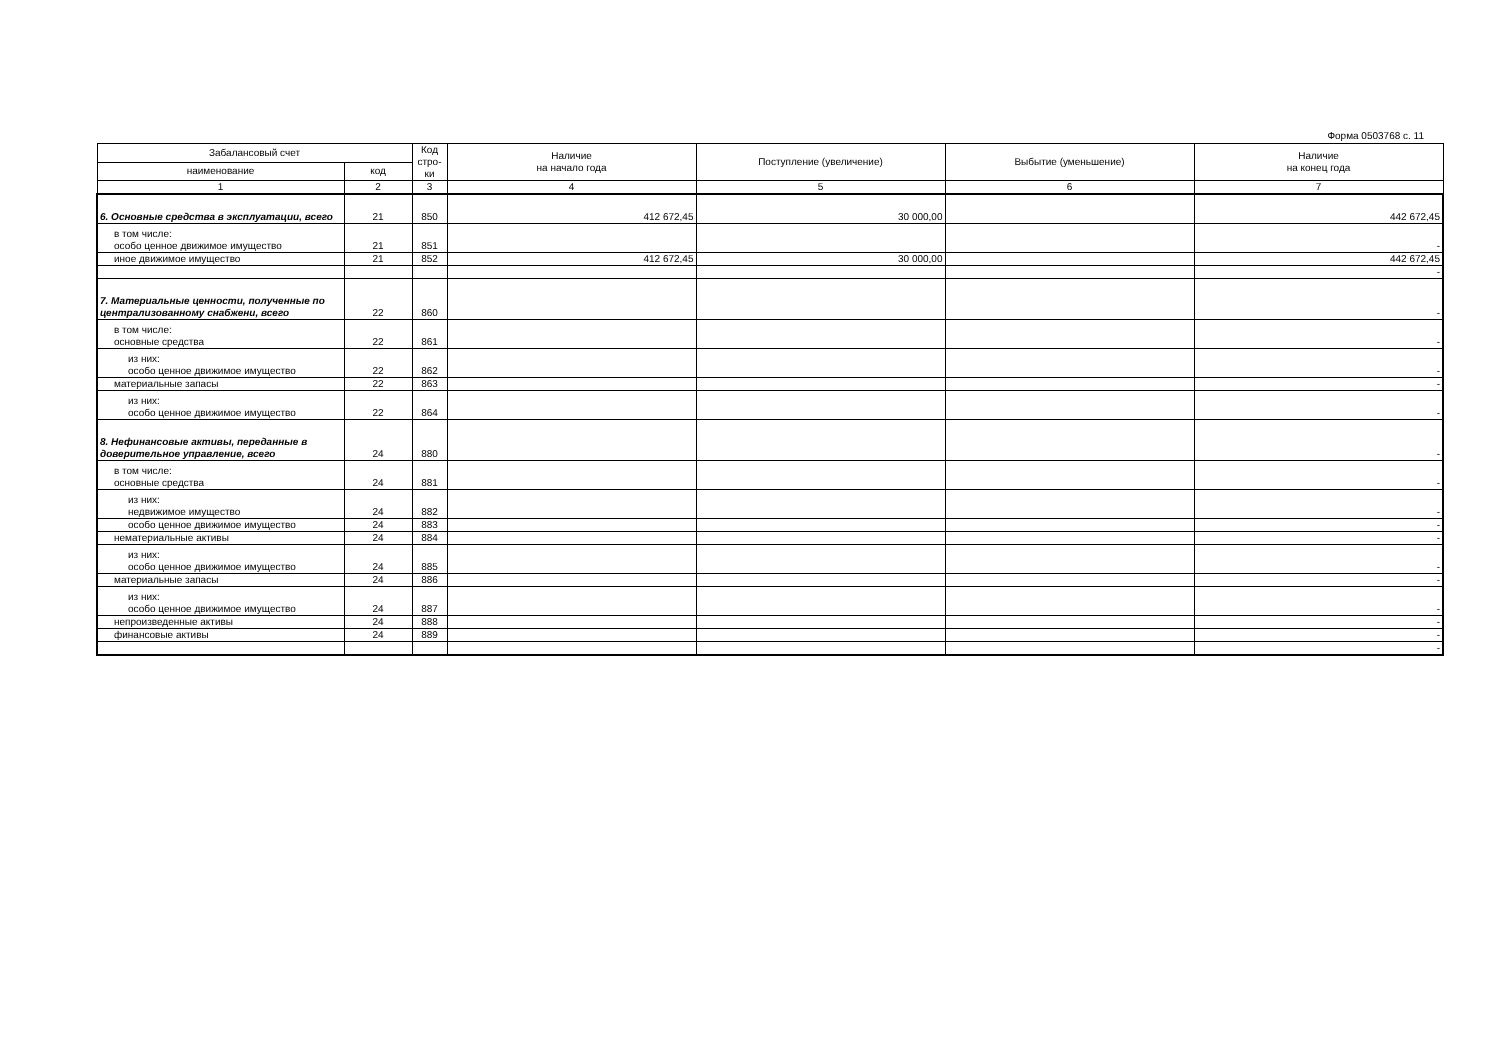Форма 0503768 с. 11
| Забалансовый счет | | Код стро-ки | Наличие на начало года | Поступление (увеличение) | Выбытие (уменьшение) | Наличие на конец года |
| --- | --- | --- | --- | --- | --- | --- |
| наименование | код | | | | | |
| 1 | 2 | 3 | 4 | 5 | 6 | 7 |
| 6. Основные средства в эксплуатации, всего | 21 | 850 | 412 672,45 | 30 000,00 | | 442 672,45 |
| в том числе: особо ценное движимое имущество | 21 | 851 | | | | - |
| иное движимое имущество | 21 | 852 | 412 672,45 | 30 000,00 | | 442 672,45 |
| | | | | | | - |
| 7. Материальные ценности, полученные по централизованному снабжени, всего | 22 | 860 | | | | - |
| в том числе: основные средства | 22 | 861 | | | | - |
| из них: особо ценное движимое имущество | 22 | 862 | | | | - |
| материальные запасы | 22 | 863 | | | | - |
| из них: особо ценное движимое имущество | 22 | 864 | | | | - |
| 8. Нефинансовые активы, переданные в доверительное управление, всего | 24 | 880 | | | | - |
| в том числе: основные средства | 24 | 881 | | | | - |
| из них: недвижимое имущество | 24 | 882 | | | | - |
| особо ценное движимое имущество | 24 | 883 | | | | - |
| нематериальные активы | 24 | 884 | | | | - |
| из них: особо ценное движимое имущество | 24 | 885 | | | | - |
| материальные запасы | 24 | 886 | | | | - |
| из них: особо ценное движимое имущество | 24 | 887 | | | | - |
| непроизведенные активы | 24 | 888 | | | | - |
| финансовые активы | 24 | 889 | | | | - |
| | | | | | | - |